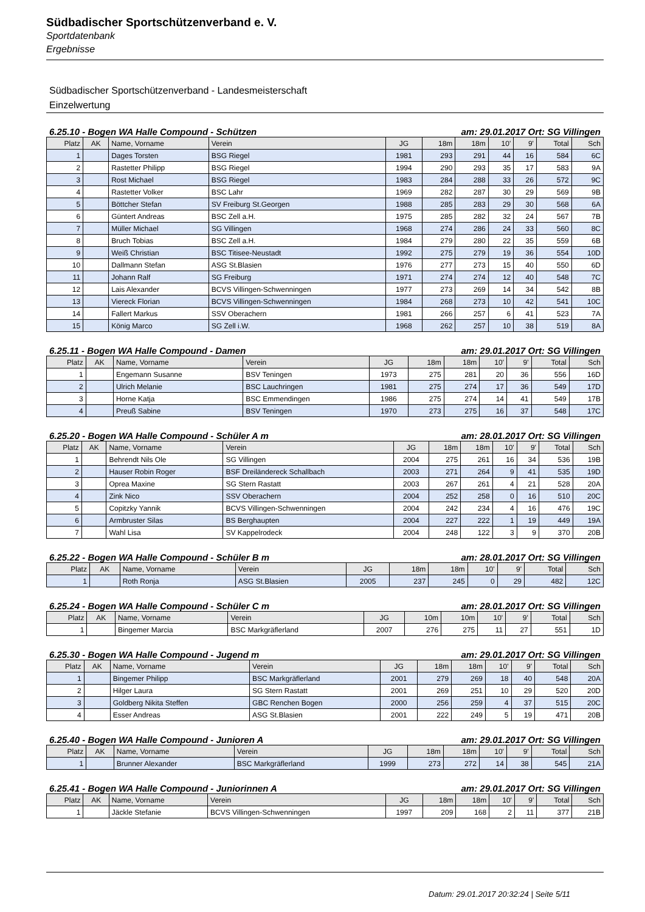Südbadischer Sportschützenverband e. V.
Sportdatenbank
Ergebnisse
Südbadischer Sportschützenverband - Landesmeisterschaft
Einzelwertung
6.25.10 - Bogen WA Halle Compound - Schützen am: 29.01.2017 Ort: SG Villingen
| Platz | AK | Name, Vorname | Verein | JG | 18m | 18m | 10' | 9' | Total | Sch |
| --- | --- | --- | --- | --- | --- | --- | --- | --- | --- | --- |
| 1 | | Dages Torsten | BSG Riegel | 1981 | 293 | 291 | 44 | 16 | 584 | 6C |
| 2 | | Rastetter Philipp | BSG Riegel | 1994 | 290 | 293 | 35 | 17 | 583 | 9A |
| 3 | | Rost Michael | BSG Riegel | 1983 | 284 | 288 | 33 | 26 | 572 | 9C |
| 4 | | Rastetter Volker | BSC Lahr | 1969 | 282 | 287 | 30 | 29 | 569 | 9B |
| 5 | | Böttcher Stefan | SV Freiburg St.Georgen | 1988 | 285 | 283 | 29 | 30 | 568 | 6A |
| 6 | | Güntert Andreas | BSC Zell a.H. | 1975 | 285 | 282 | 32 | 24 | 567 | 7B |
| 7 | | Müller Michael | SG Villingen | 1968 | 274 | 286 | 24 | 33 | 560 | 8C |
| 8 | | Bruch Tobias | BSC Zell a.H. | 1984 | 279 | 280 | 22 | 35 | 559 | 6B |
| 9 | | Weiß Christian | BSC Titisee-Neustadt | 1992 | 275 | 279 | 19 | 36 | 554 | 10D |
| 10 | | Dallmann Stefan | ASG St.Blasien | 1976 | 277 | 273 | 15 | 40 | 550 | 6D |
| 11 | | Johann Ralf | SG Freiburg | 1971 | 274 | 274 | 12 | 40 | 548 | 7C |
| 12 | | Lais Alexander | BCVS Villingen-Schwenningen | 1977 | 273 | 269 | 14 | 34 | 542 | 8B |
| 13 | | Viereck Florian | BCVS Villingen-Schwenningen | 1984 | 268 | 273 | 10 | 42 | 541 | 10C |
| 14 | | Fallert Markus | SSV Oberachern | 1981 | 266 | 257 | 6 | 41 | 523 | 7A |
| 15 | | König Marco | SG Zell i.W. | 1968 | 262 | 257 | 10 | 38 | 519 | 8A |
6.25.11 - Bogen WA Halle Compound - Damen am: 29.01.2017 Ort: SG Villingen
| Platz | AK | Name, Vorname | Verein | JG | 18m | 18m | 10' | 9' | Total | Sch |
| --- | --- | --- | --- | --- | --- | --- | --- | --- | --- | --- |
| 1 | | Engemann Susanne | BSV Teningen | 1973 | 275 | 281 | 20 | 36 | 556 | 16D |
| 2 | | Ulrich Melanie | BSC Lauchringen | 1981 | 275 | 274 | 17 | 36 | 549 | 17D |
| 3 | | Horne Katja | BSC Emmendingen | 1986 | 275 | 274 | 14 | 41 | 549 | 17B |
| 4 | | Preuß Sabine | BSV Teningen | 1970 | 273 | 275 | 16 | 37 | 548 | 17C |
6.25.20 - Bogen WA Halle Compound - Schüler A m am: 28.01.2017 Ort: SG Villingen
| Platz | AK | Name, Vorname | Verein | JG | 18m | 18m | 10' | 9' | Total | Sch |
| --- | --- | --- | --- | --- | --- | --- | --- | --- | --- | --- |
| 1 | | Behrendt Nils Ole | SG Villingen | 2004 | 275 | 261 | 16 | 34 | 536 | 19B |
| 2 | | Hauser Robin Roger | BSF Dreiländereck Schallbach | 2003 | 271 | 264 | 9 | 41 | 535 | 19D |
| 3 | | Oprea Maxine | SG Stern Rastatt | 2003 | 267 | 261 | 4 | 21 | 528 | 20A |
| 4 | | Zink Nico | SSV Oberachern | 2004 | 252 | 258 | 0 | 16 | 510 | 20C |
| 5 | | Copitzky Yannik | BCVS Villingen-Schwenningen | 2004 | 242 | 234 | 4 | 16 | 476 | 19C |
| 6 | | Armbruster Silas | BS Berghaupten | 2004 | 227 | 222 | 1 | 19 | 449 | 19A |
| 7 | | Wahl Lisa | SV Kappelrodeck | 2004 | 248 | 122 | 3 | 9 | 370 | 20B |
6.25.22 - Bogen WA Halle Compound - Schüler B m am: 28.01.2017 Ort: SG Villingen
| Platz | AK | Name, Vorname | Verein | JG | 18m | 18m | 10' | 9' | Total | Sch |
| --- | --- | --- | --- | --- | --- | --- | --- | --- | --- | --- |
| 1 | | Roth Ronja | ASG St.Blasien | 2005 | 237 | 245 | 0 | 29 | 482 | 12C |
6.25.24 - Bogen WA Halle Compound - Schüler C m am: 28.01.2017 Ort: SG Villingen
| Platz | AK | Name, Vorname | Verein | JG | 10m | 10m | 10' | 9' | Total | Sch |
| --- | --- | --- | --- | --- | --- | --- | --- | --- | --- | --- |
| 1 | | Bingemer Marcia | BSC Markgräflerland | 2007 | 276 | 275 | 11 | 27 | 551 | 1D |
6.25.30 - Bogen WA Halle Compound - Jugend m am: 29.01.2017 Ort: SG Villingen
| Platz | AK | Name, Vorname | Verein | JG | 18m | 18m | 10' | 9' | Total | Sch |
| --- | --- | --- | --- | --- | --- | --- | --- | --- | --- | --- |
| 1 | | Bingemer Philipp | BSC Markgräflerland | 2001 | 279 | 269 | 18 | 40 | 548 | 20A |
| 2 | | Hilger Laura | SG Stern Rastatt | 2001 | 269 | 251 | 10 | 29 | 520 | 20D |
| 3 | | Goldberg Nikita Steffen | GBC Renchen Bogen | 2000 | 256 | 259 | 4 | 37 | 515 | 20C |
| 4 | | Esser Andreas | ASG St.Blasien | 2001 | 222 | 249 | 5 | 19 | 471 | 20B |
6.25.40 - Bogen WA Halle Compound - Junioren A am: 29.01.2017 Ort: SG Villingen
| Platz | AK | Name, Vorname | Verein | JG | 18m | 18m | 10' | 9' | Total | Sch |
| --- | --- | --- | --- | --- | --- | --- | --- | --- | --- | --- |
| 1 | | Brunner Alexander | BSC Markgräflerland | 1999 | 273 | 272 | 14 | 38 | 545 | 21A |
6.25.41 - Bogen WA Halle Compound - Juniorinnen A am: 29.01.2017 Ort: SG Villingen
| Platz | AK | Name, Vorname | Verein | JG | 18m | 18m | 10' | 9' | Total | Sch |
| --- | --- | --- | --- | --- | --- | --- | --- | --- | --- | --- |
| 1 | | Jäckle Stefanie | BCVS Villingen-Schwenningen | 1997 | 209 | 168 | 2 | 11 | 377 | 21B |
Datum: 29.01.2017 20:32:24 | Seite 5/11